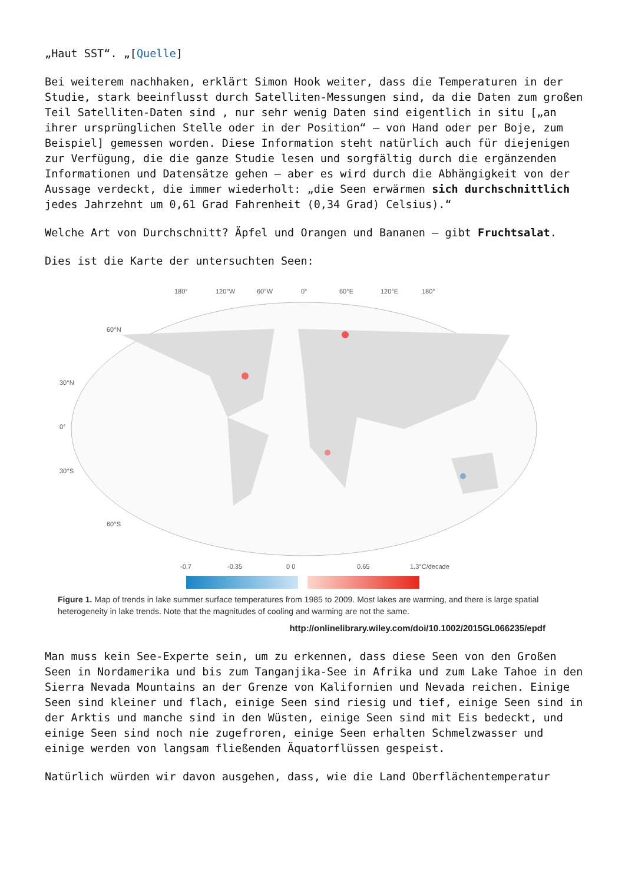„Haut SST“. „[Quelle]
Bei weiterem nachhaken, erklärt Simon Hook weiter, dass die Temperaturen in der Studie, stark beeinflusst durch Satelliten-Messungen sind, da die Daten zum großen Teil Satelliten-Daten sind , nur sehr wenig Daten sind eigentlich in situ [„an ihrer ursprünglichen Stelle oder in der Position“ – von Hand oder per Boje, zum Beispiel] gemessen worden. Diese Information steht natürlich auch für diejenigen zur Verfügung, die die ganze Studie lesen und sorgfältig durch die ergänzenden Informationen und Datensätze gehen – aber es wird durch die Abhängigkeit von der Aussage verdeckt, die immer wiederholt: „die Seen erwärmen sich durchschnittlich jedes Jahrzehnt um 0,61 Grad Fahrenheit (0,34 Grad) Celsius).“
Welche Art von Durchschnitt? Äpfel und Orangen und Bananen – gibt Fruchtsalat.
Dies ist die Karte der untersuchten Seen:
180°
120°W
60°W
0°
60°E
120°E
180°
60°N
30°N
0°
30°S
60°S
-0.7
-0.35
0 0
0.65
1.3°C/decade
Figure 1. Map of trends in lake summer surface temperatures from 1985 to 2009. Most lakes are warming, and there is large spatial heterogeneity in lake trends. Note that the magnitudes of cooling and warming are not the same.
http://onlinelibrary.wiley.com/doi/10.1002/2015GL066235/epdf
Man muss kein See-Experte sein, um zu erkennen, dass diese Seen von den Großen Seen in Nordamerika und bis zum Tanganjika-See in Afrika und zum Lake Tahoe in den Sierra Nevada Mountains an der Grenze von Kalifornien und Nevada reichen. Einige Seen sind kleiner und flach, einige Seen sind riesig und tief, einige Seen sind in der Arktis und manche sind in den Wüsten, einige Seen sind mit Eis bedeckt, und einige Seen sind noch nie zugefroren, einige Seen erhalten Schmelzwasser und einige werden von langsam fließenden Äquatorflüssen gespeist.
Natürlich würden wir davon ausgehen, dass, wie die Land Oberflächentemperatur